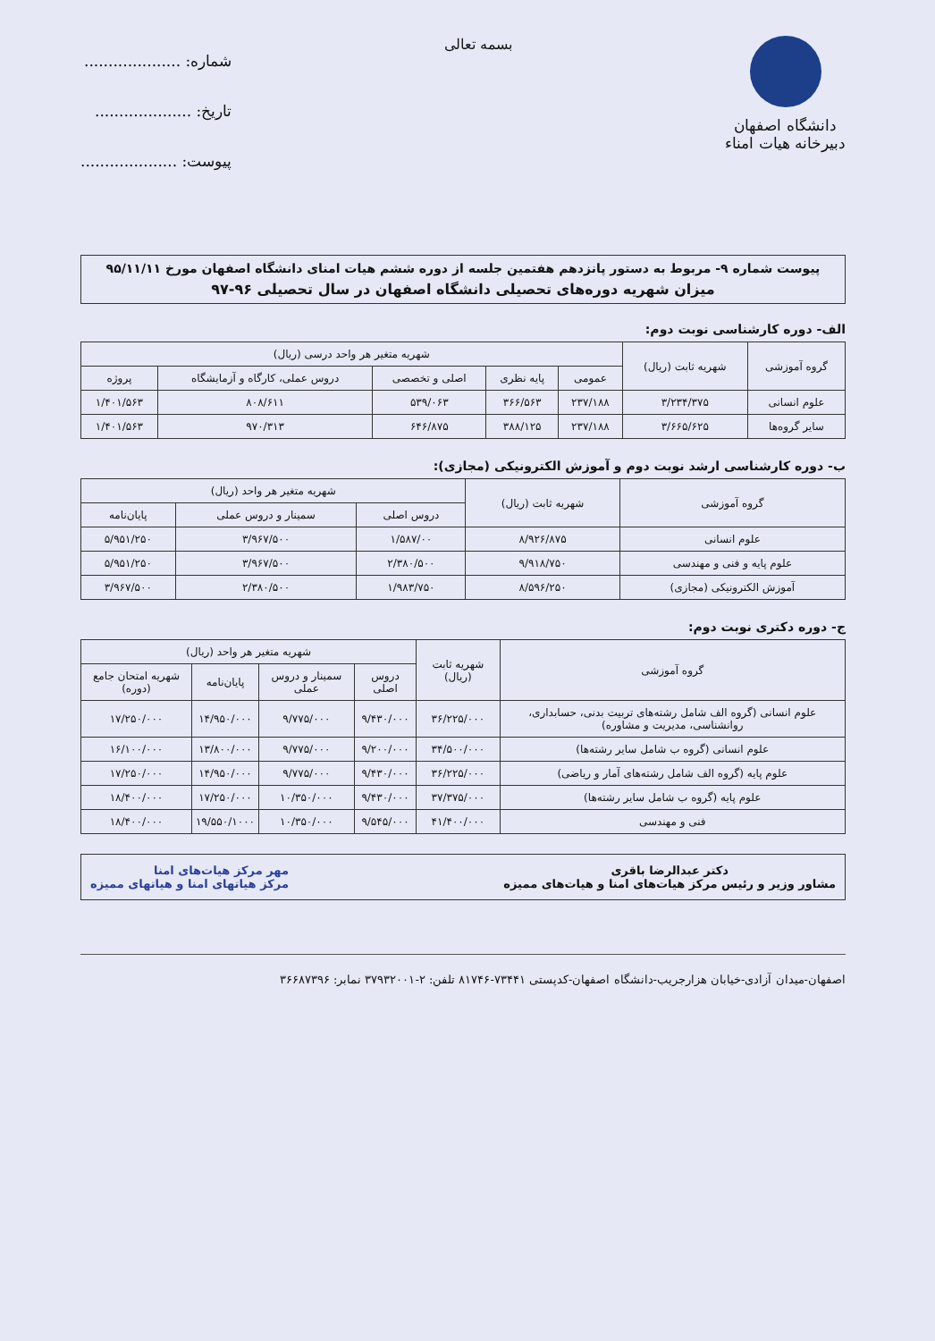دانشگاه اصفهان
دبیرخانه هیات امناء
بسمه تعالی
شماره: ....................
تاریخ: ....................
پیوست: ....................
پیوست شماره ۹- مربوط به دستور پانزدهم هفتمین جلسه از دوره ششم هیات امنای دانشگاه اصفهان مورخ ۹۵/۱۱/۱۱
میزان شهریه دوره‌های تحصیلی دانشگاه اصفهان در سال تحصیلی ۹۶-۹۷
الف- دوره کارشناسی نوبت دوم:
| گروه آموزشی | شهریه ثابت (ریال) | شهریه متغیر هر واحد درسی (ریال) | | | | |
| --- | --- | --- | --- | --- | --- | --- |
| | | عمومی | پایه نظری | اصلی و تخصصی | دروس عملی، کارگاه و آزمایشگاه | پروژه |
| علوم انسانی | ۳/۲۳۴/۳۷۵ | ۲۳۷/۱۸۸ | ۳۶۶/۵۶۳ | ۵۳۹/۰۶۳ | ۸۰۸/۶۱۱ | ۱/۴۰۱/۵۶۳ |
| سایر گروه‌ها | ۳/۶۶۵/۶۲۵ | ۲۳۷/۱۸۸ | ۳۸۸/۱۲۵ | ۶۴۶/۸۷۵ | ۹۷۰/۳۱۳ | ۱/۴۰۱/۵۶۳ |
ب- دوره کارشناسی ارشد نوبت دوم و آموزش الکترونیکی (مجازی):
| گروه آموزشی | شهریه ثابت (ریال) | شهریه متغیر هر واحد (ریال) | | |
| --- | --- | --- | --- | --- |
| | | دروس اصلی | سمینار و دروس عملی | پایان‌نامه |
| علوم انسانی | ۸/۹۲۶/۸۷۵ | ۱/۵۸۷/۰۰ | ۳/۹۶۷/۵۰۰ | ۵/۹۵۱/۲۵۰ |
| علوم پایه و فنی و مهندسی | ۹/۹۱۸/۷۵۰ | ۲/۳۸۰/۵۰۰ | ۳/۹۶۷/۵۰۰ | ۵/۹۵۱/۲۵۰ |
| آموزش الکترونیکی (مجازی) | ۸/۵۹۶/۲۵۰ | ۱/۹۸۳/۷۵۰ | ۲/۳۸۰/۵۰۰ | ۳/۹۶۷/۵۰۰ |
ج- دوره دکتری نوبت دوم:
| گروه آموزشی | شهریه ثابت (ریال) | شهریه متغیر هر واحد (ریال) | | | |
| --- | --- | --- | --- | --- | --- |
| | | دروس اصلی | سمینار و دروس عملی | پایان‌نامه | شهریه امتحان جامع (دوره) |
| علوم انسانی (گروه الف شامل رشته‌های تربیت بدنی، حسابداری، روانشناسی، مدیریت و مشاوره) | ۳۶/۲۲۵/۰۰۰ | ۹/۴۳۰/۰۰۰ | ۹/۷۷۵/۰۰۰ | ۱۴/۹۵۰/۰۰۰ | ۱۷/۲۵۰/۰۰۰ |
| علوم انسانی (گروه ب شامل سایر رشته‌ها) | ۳۴/۵۰۰/۰۰۰ | ۹/۲۰۰/۰۰۰ | ۹/۷۷۵/۰۰۰ | ۱۳/۸۰۰/۰۰۰ | ۱۶/۱۰۰/۰۰۰ |
| علوم پایه (گروه الف شامل رشته‌های آمار و ریاضی) | ۳۶/۲۲۵/۰۰۰ | ۹/۴۳۰/۰۰۰ | ۹/۷۷۵/۰۰۰ | ۱۴/۹۵۰/۰۰۰ | ۱۷/۲۵۰/۰۰۰ |
| علوم پایه (گروه ب شامل سایر رشته‌ها) | ۳۷/۳۷۵/۰۰۰ | ۹/۴۳۰/۰۰۰ | ۱۰/۳۵۰/۰۰۰ | ۱۷/۲۵۰/۰۰۰ | ۱۸/۴۰۰/۰۰۰ |
| فنی و مهندسی | ۴۱/۴۰۰/۰۰۰ | ۹/۵۴۵/۰۰۰ | ۱۰/۳۵۰/۰۰۰ | ۱۹/۵۵۰/۱۰۰۰ | ۱۸/۴۰۰/۰۰۰ |
دکتر عبدالرضا باقری
مشاور وزیر و رئیس مرکز هیات‌های امنا و هیات‌های ممیزه
مهر مرکز هیات‌های امنا
مرکز هیاتهای امنا و هیاتهای ممیزه
اصفهان-میدان آزادی-خیابان هزارجریب-دانشگاه اصفهان-کدپستی ۷۳۴۴۱-۸۱۷۴۶ تلفن: ۲-۳۷۹۳۲۰۰۱ نمابر: ۳۶۶۸۷۳۹۶